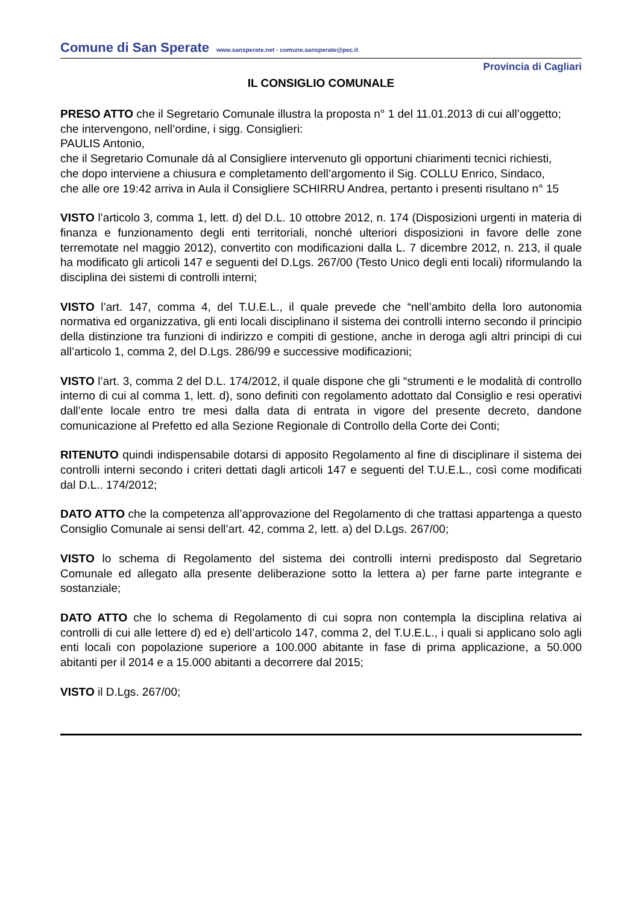Comune di San Sperate www.sansperate.net - comune.sansperate@pec.it
Provincia di Cagliari
IL CONSIGLIO COMUNALE
PRESO ATTO che il Segretario Comunale illustra la proposta n° 1 del 11.01.2013 di cui all’oggetto;
che intervengono, nell’ordine, i sigg. Consiglieri:
PAULIS Antonio,
che il Segretario Comunale dà al Consigliere intervenuto gli opportuni chiarimenti tecnici richiesti,
che dopo interviene a chiusura e completamento dell’argomento il Sig. COLLU Enrico, Sindaco,
che alle ore 19:42 arriva in Aula il Consigliere SCHIRRU Andrea, pertanto i presenti risultano n° 15
VISTO l’articolo 3, comma 1, lett. d) del D.L. 10 ottobre 2012, n. 174 (Disposizioni urgenti in materia di finanza e funzionamento degli enti territoriali, nonché ulteriori disposizioni in favore delle zone terremotate nel maggio 2012), convertito con modificazioni dalla L. 7 dicembre 2012, n. 213, il quale ha modificato gli articoli 147 e seguenti del D.Lgs. 267/00 (Testo Unico degli enti locali) riformulando la disciplina dei sistemi di controlli interni;
VISTO l’art. 147, comma 4, del T.U.E.L., il quale prevede che “nell’ambito della loro autonomia normativa ed organizzativa, gli enti locali disciplinano il sistema dei controlli interno secondo il principio della distinzione tra funzioni di indirizzo e compiti di gestione, anche in deroga agli altri principi di cui all’articolo 1, comma 2, del D.Lgs. 286/99 e successive modificazioni;
VISTO l’art. 3, comma 2 del D.L. 174/2012, il quale dispone che gli “strumenti e le modalità di controllo interno di cui al comma 1, lett. d), sono definiti con regolamento adottato dal Consiglio e resi operativi dall’ente locale entro tre mesi dalla data di entrata in vigore del presente decreto, dandone comunicazione al Prefetto ed alla Sezione Regionale di Controllo della Corte dei Conti;
RITENUTO quindi indispensabile dotarsi di apposito Regolamento al fine di disciplinare il sistema dei controlli interni secondo i criteri dettati dagli articoli 147 e seguenti del T.U.E.L., così come modificati dal D.L.. 174/2012;
DATO ATTO che la competenza all’approvazione del Regolamento di che trattasi appartenga a questo Consiglio Comunale ai sensi dell’art. 42, comma 2, lett. a) del D.Lgs. 267/00;
VISTO lo schema di Regolamento del sistema dei controlli interni predisposto dal Segretario Comunale ed allegato alla presente deliberazione sotto la lettera a) per farne parte integrante e sostanziale;
DATO ATTO che lo schema di Regolamento di cui sopra non contempla la disciplina relativa ai controlli di cui alle lettere d) ed e) dell’articolo 147, comma 2, del T.U.E.L., i quali si applicano solo agli enti locali con popolazione superiore a 100.000 abitante in fase di prima applicazione, a 50.000 abitanti per il 2014 e a 15.000 abitanti a decorrere dal 2015;
VISTO il D.Lgs. 267/00;